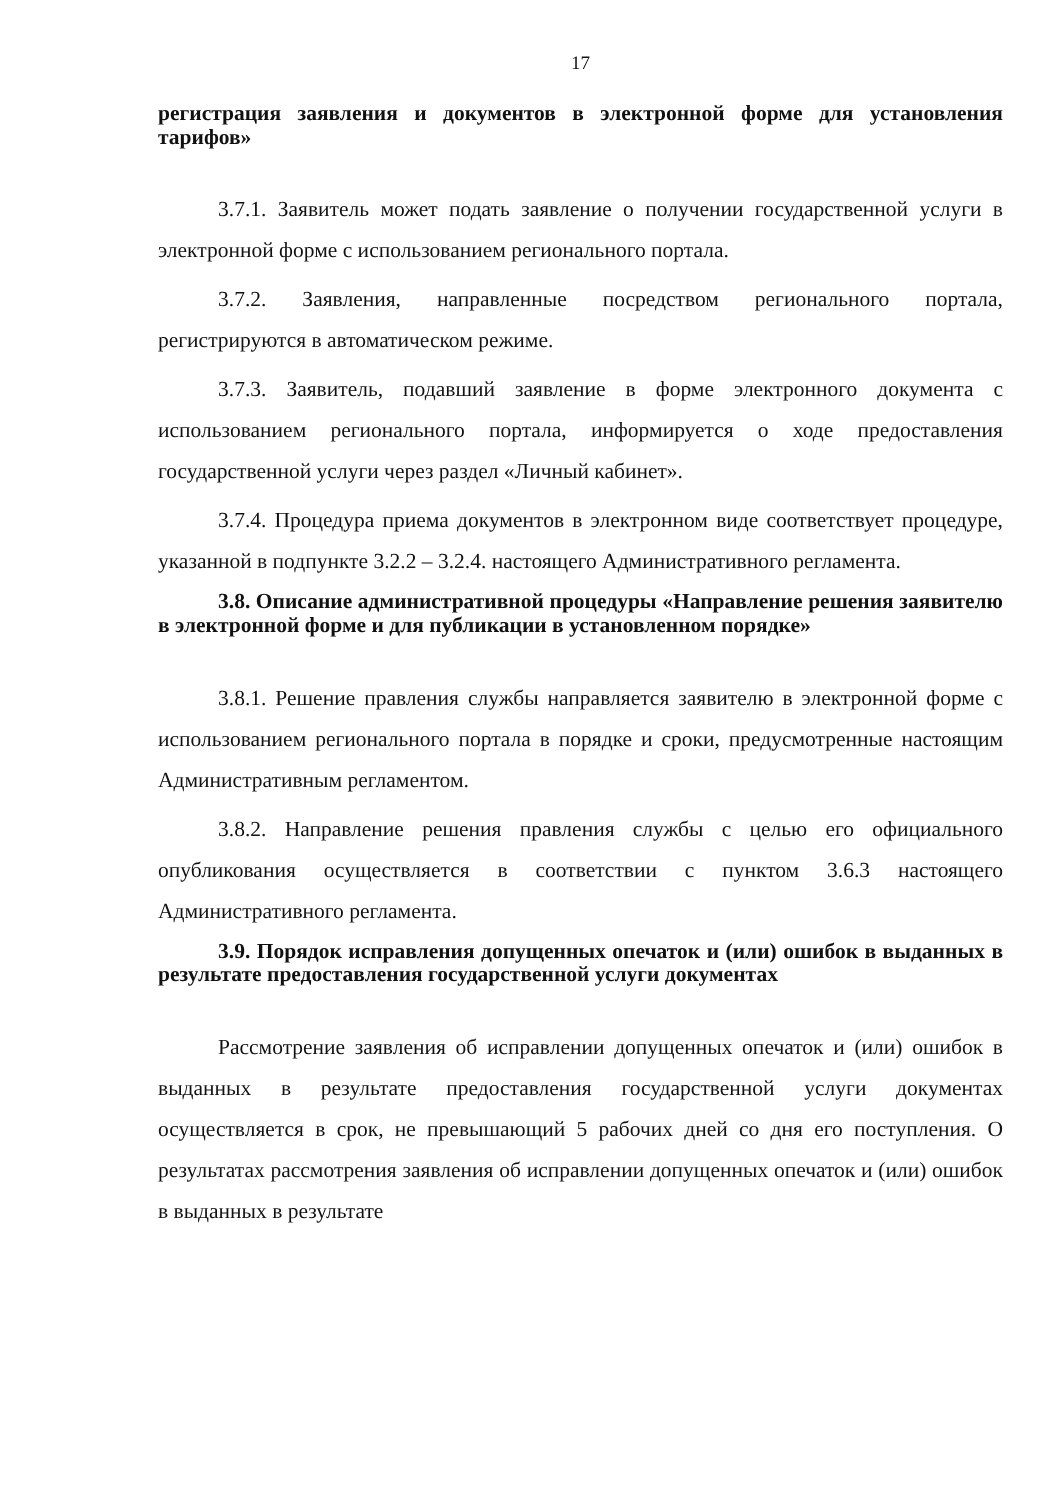17
регистрация заявления и документов в электронной форме для установления тарифов»
3.7.1. Заявитель может подать заявление о получении государственной услуги в электронной форме с использованием регионального портала.
3.7.2. Заявления, направленные посредством регионального портала, регистрируются в автоматическом режиме.
3.7.3. Заявитель, подавший заявление в форме электронного документа с использованием регионального портала, информируется о ходе предоставления государственной услуги через раздел «Личный кабинет».
3.7.4. Процедура приема документов в электронном виде соответствует процедуре, указанной в подпункте 3.2.2 – 3.2.4. настоящего Административного регламента.
3.8. Описание административной процедуры «Направление решения заявителю в электронной форме и для публикации в установленном порядке»
3.8.1. Решение правления службы направляется заявителю в электронной форме с использованием регионального портала в порядке и сроки, предусмотренные настоящим Административным регламентом.
3.8.2. Направление решения правления службы с целью его официального опубликования осуществляется в соответствии с пунктом 3.6.3 настоящего Административного регламента.
3.9. Порядок исправления допущенных опечаток и (или) ошибок в выданных в результате предоставления государственной услуги документах
Рассмотрение заявления об исправлении допущенных опечаток и (или) ошибок в выданных в результате предоставления государственной услуги документах осуществляется в срок, не превышающий 5 рабочих дней со дня его поступления. О результатах рассмотрения заявления об исправлении допущенных опечаток и (или) ошибок в выданных в результате